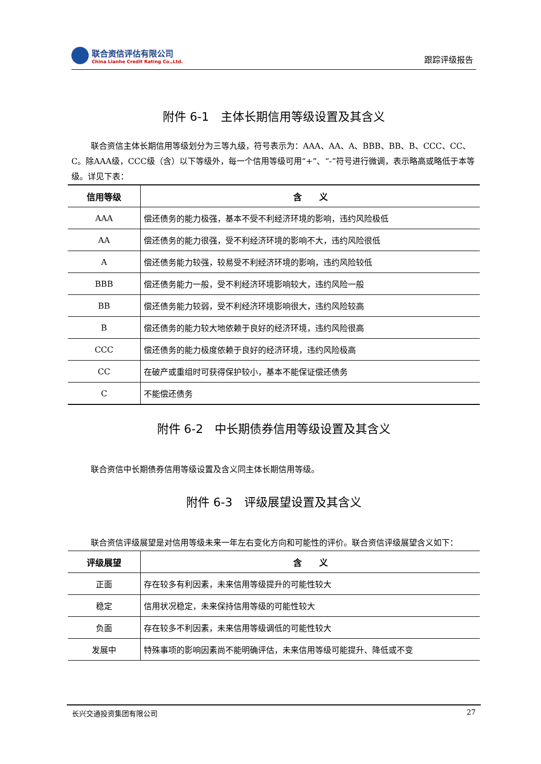联合资信评估有限公司
China Lianhe Credit Rating Co.,Ltd.
跟踪评级报告
附件 6-1　主体长期信用等级设置及其含义
联合资信主体长期信用等级划分为三等九级，符号表示为：AAA、AA、A、BBB、BB、B、CCC、CC、C。除AAA级，CCC级（含）以下等级外，每一个信用等级可用“+”、“-”符号进行微调，表示略高或略低于本等级。详见下表：
| 信用等级 | 含 义 |
| --- | --- |
| AAA | 偿还债务的能力极强，基本不受不利经济环境的影响，违约风险极低 |
| AA | 偿还债务的能力很强，受不利经济环境的影响不大，违约风险很低 |
| A | 偿还债务能力较强，较易受不利经济环境的影响，违约风险较低 |
| BBB | 偿还债务能力一般，受不利经济环境影响较大，违约风险一般 |
| BB | 偿还债务能力较弱，受不利经济环境影响很大，违约风险较高 |
| B | 偿还债务的能力较大地依赖于良好的经济环境，违约风险很高 |
| CCC | 偿还债务的能力极度依赖于良好的经济环境，违约风险极高 |
| CC | 在破产或重组时可获得保护较小，基本不能保证偿还债务 |
| C | 不能偿还债务 |
附件 6-2　中长期债券信用等级设置及其含义
联合资信中长期债券信用等级设置及含义同主体长期信用等级。
附件 6-3　评级展望设置及其含义
联合资信评级展望是对信用等级未来一年左右变化方向和可能性的评价。联合资信评级展望含义如下：
| 评级展望 | 含 义 |
| --- | --- |
| 正面 | 存在较多有利因素，未来信用等级提升的可能性较大 |
| 稳定 | 信用状况稳定，未来保持信用等级的可能性较大 |
| 负面 | 存在较多不利因素，未来信用等级调低的可能性较大 |
| 发展中 | 特殊事项的影响因素尚不能明确评估，未来信用等级可能提升、降低或不变 |
长兴交通投资集团有限公司 27